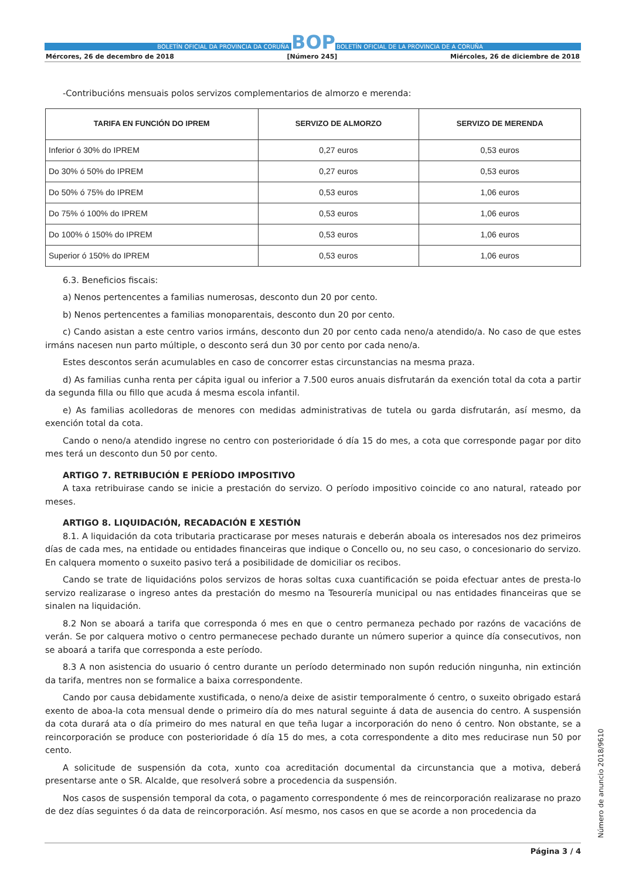BOLETÍN OFICIAL DA PROVINCIA DA CORUÑA BOP BOLETÍN OFICIAL DE LA PROVINCIA DE A CORUÑA
Mércores, 26 de decembro de 2018 [Número 245] Miércoles, 26 de diciembre de 2018
-Contribucións mensuais polos servizos complementarios de almorzo e merenda:
| TARIFA EN FUNCIÓN DO IPREM | SERVIZO DE ALMORZO | SERVIZO DE MERENDA |
| --- | --- | --- |
| Inferior ó 30% do IPREM | 0,27 euros | 0,53 euros |
| Do 30% ó 50% do IPREM | 0,27 euros | 0,53 euros |
| Do 50% ó 75% do IPREM | 0,53 euros | 1,06 euros |
| Do 75% ó 100% do IPREM | 0,53 euros | 1,06 euros |
| Do 100% ó 150% do IPREM | 0,53 euros | 1,06 euros |
| Superior ó 150% do IPREM | 0,53 euros | 1,06 euros |
6.3. Beneficios fiscais:
a) Nenos pertencentes a familias numerosas, desconto dun 20 por cento.
b) Nenos pertencentes a familias monoparentais, desconto dun 20 por cento.
c) Cando asistan a este centro varios irmáns, desconto dun 20 por cento cada neno/a atendido/a. No caso de que estes irmáns nacesen nun parto múltiple, o desconto será dun 30 por cento por cada neno/a.
Estes descontos serán acumulables en caso de concorrer estas circunstancias na mesma praza.
d) As familias cunha renta per cápita igual ou inferior a 7.500 euros anuais disfrutarán da exención total da cota a partir da segunda filla ou fillo que acuda á mesma escola infantil.
e) As familias acolledoras de menores con medidas administrativas de tutela ou garda disfrutarán, así mesmo, da exención total da cota.
Cando o neno/a atendido ingrese no centro con posterioridade ó día 15 do mes, a cota que corresponde pagar por dito mes terá un desconto dun 50 por cento.
ARTIGO 7. RETRIBUCIÓN E PERÍODO IMPOSITIVO
A taxa retribuirase cando se inicie a prestación do servizo. O período impositivo coincide co ano natural, rateado por meses.
ARTIGO 8. LIQUIDACIÓN, RECADACIÓN E XESTIÓN
8.1. A liquidación da cota tributaria practicarase por meses naturais e deberán aboala os interesados nos dez primeiros días de cada mes, na entidade ou entidades financeiras que indique o Concello ou, no seu caso, o concesionario do servizo. En calquera momento o suxeito pasivo terá a posibilidade de domiciliar os recibos.
Cando se trate de liquidacións polos servizos de horas soltas cuxa cuantificación se poida efectuar antes de presta-lo servizo realizarase o ingreso antes da prestación do mesmo na Tesourería municipal ou nas entidades financeiras que se sinalen na liquidación.
8.2 Non se aboará a tarifa que corresponda ó mes en que o centro permaneza pechado por razóns de vacacións de verán. Se por calquera motivo o centro permanecese pechado durante un número superior a quince día consecutivos, non se aboará a tarifa que corresponda a este período.
8.3 A non asistencia do usuario ó centro durante un período determinado non supón redución ningunha, nin extinción da tarifa, mentres non se formalice a baixa correspondente.
Cando por causa debidamente xustificada, o neno/a deixe de asistir temporalmente ó centro, o suxeito obrigado estará exento de aboa-la cota mensual dende o primeiro día do mes natural seguinte á data de ausencia do centro. A suspensión da cota durará ata o día primeiro do mes natural en que teña lugar a incorporación do neno ó centro. Non obstante, se a reincorporación se produce con posterioridade ó día 15 do mes, a cota correspondente a dito mes reducirase nun 50 por cento.
A solicitude de suspensión da cota, xunto coa acreditación documental da circunstancia que a motiva, deberá presentarse ante o SR. Alcalde, que resolverá sobre a procedencia da suspensión.
Nos casos de suspensión temporal da cota, o pagamento correspondente ó mes de reincorporación realizarase no prazo de dez días seguintes ó da data de reincorporación. Así mesmo, nos casos en que se acorde a non procedencia da
Número de anuncio 2018/9610
Página 3 / 4